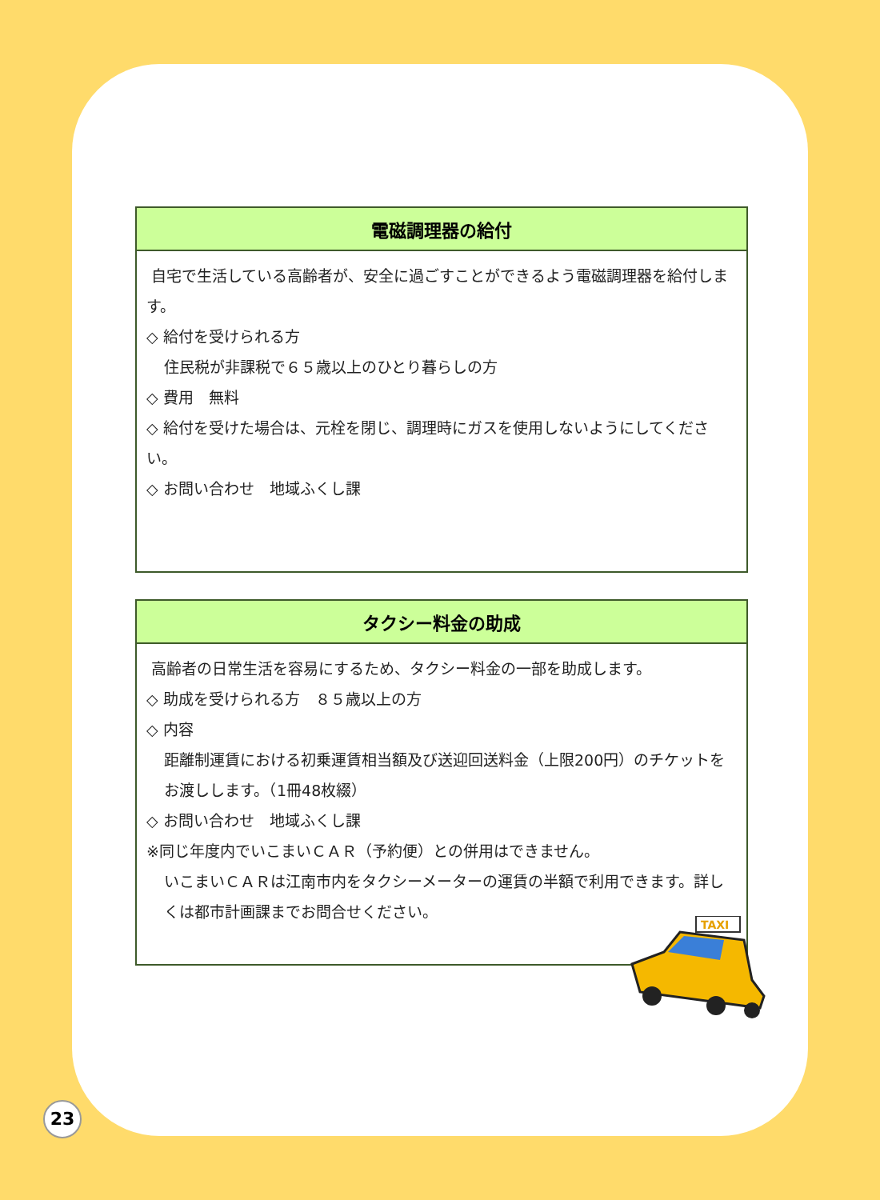電磁調理器の給付
自宅で生活している高齢者が、安全に過ごすことができるよう電磁調理器を給付します。
◇ 給付を受けられる方
住民税が非課税で６５歳以上のひとり暮らしの方
◇ 費用　無料
◇ 給付を受けた場合は、元栓を閉じ、調理時にガスを使用しないようにしてください。
◇ お問い合わせ　地域ふくし課
タクシー料金の助成
高齢者の日常生活を容易にするため、タクシー料金の一部を助成します。
◇ 助成を受けられる方　８５歳以上の方
◇ 内容
距離制運賃における初乗運賃相当額及び送迎回送料金（上限200円）のチケットをお渡しします。（1冊48枚綴）
◇ お問い合わせ　地域ふくし課
※同じ年度内でいこまいＣＡＲ（予約便）との併用はできません。
いこまいＣＡＲは江南市内をタクシーメーターの運賃の半額で利用できます。詳しくは都市計画課までお問合せください。
TAXI
23